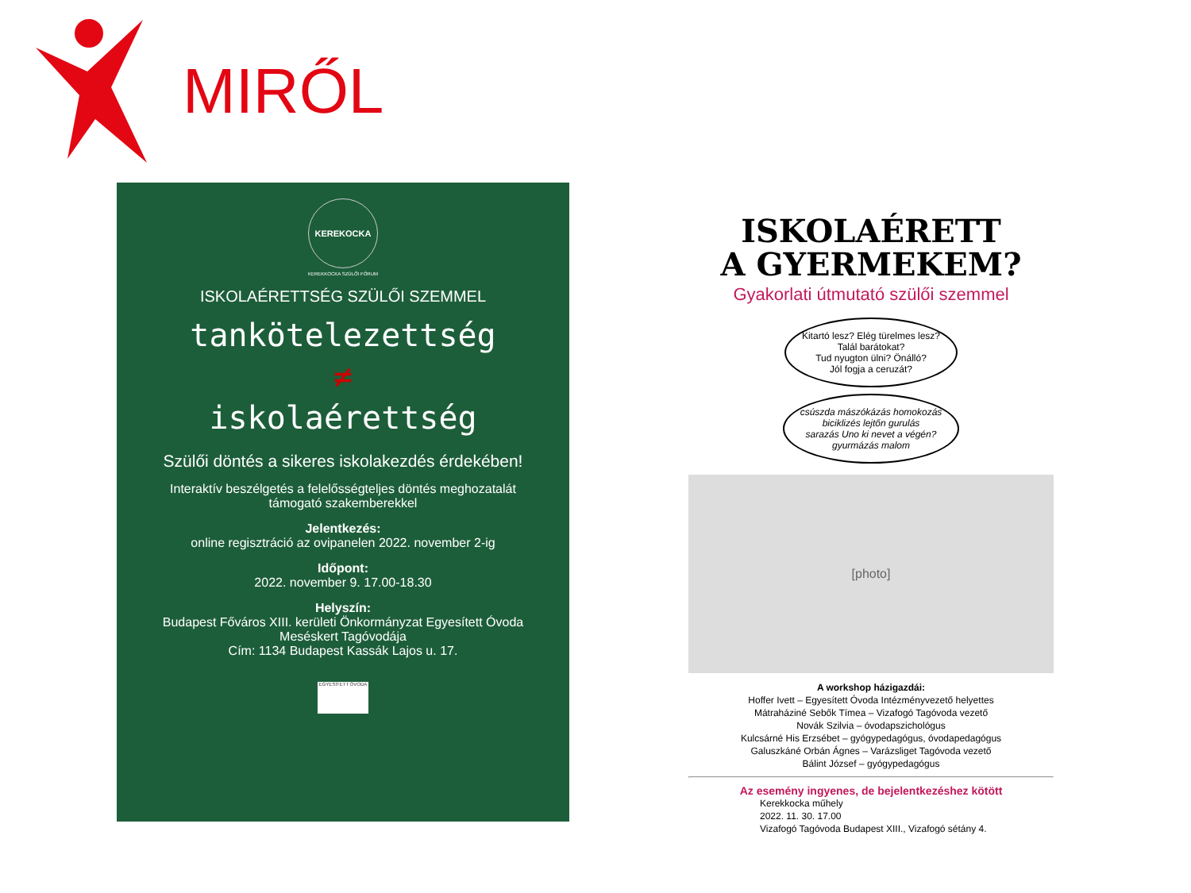MIRŐL
KEREKOCKA
KEREKKOCKA SZÜLŐI FÓRUM
ISKOLAÉRETTSÉG SZÜLŐI SZEMMEL
tankötelezettség
≠
iskolaérettség
Szülői döntés a sikeres iskolakezdés érdekében!
Interaktív beszélgetés a felelősségteljes döntés meghozatalát
támogató szakemberekkel
Jelentkezés:
online regisztráció az ovipanelen 2022. november 2-ig
Időpont:
2022. november 9. 17.00-18.30
Helyszín:
Budapest Főváros XIII. kerületi Önkormányzat Egyesített Óvoda
Meséskert Tagóvodája
Cím: 1134 Budapest Kassák Lajos u. 17.
EGYESÍTETT ÓVODA
ISKOLAÉRETT
A GYERMEKEM?
Gyakorlati útmutató szülői szemmel
Kitartó lesz? Elég türelmes lesz?
Talál barátokat?
Tud nyugton ülni? Önálló?
Jól fogja a ceruzát?
csúszda mászókázás homokozás
biciklizés lejtőn gurulás
sarazás Uno ki nevet a végén?
gyurmázás malom
[photo]
A workshop házigazdái:
Hoffer Ivett – Egyesített Óvoda Intézményvezető helyettes
Mátraháziné Sebők Tímea – Vizafogó Tagóvoda vezető
Novák Szilvia – óvodapszichológus
Kulcsárné His Erzsébet – gyógypedagógus, óvodapedagógus
Galuszkáné Orbán Ágnes – Varázsliget Tagóvoda vezető
Bálint József – gyógypedagógus
Az esemény ingyenes, de bejelentkezéshez kötött
Kerekkocka műhely
2022. 11. 30. 17.00
Vizafogó Tagóvoda Budapest XIII., Vizafogó sétány 4.